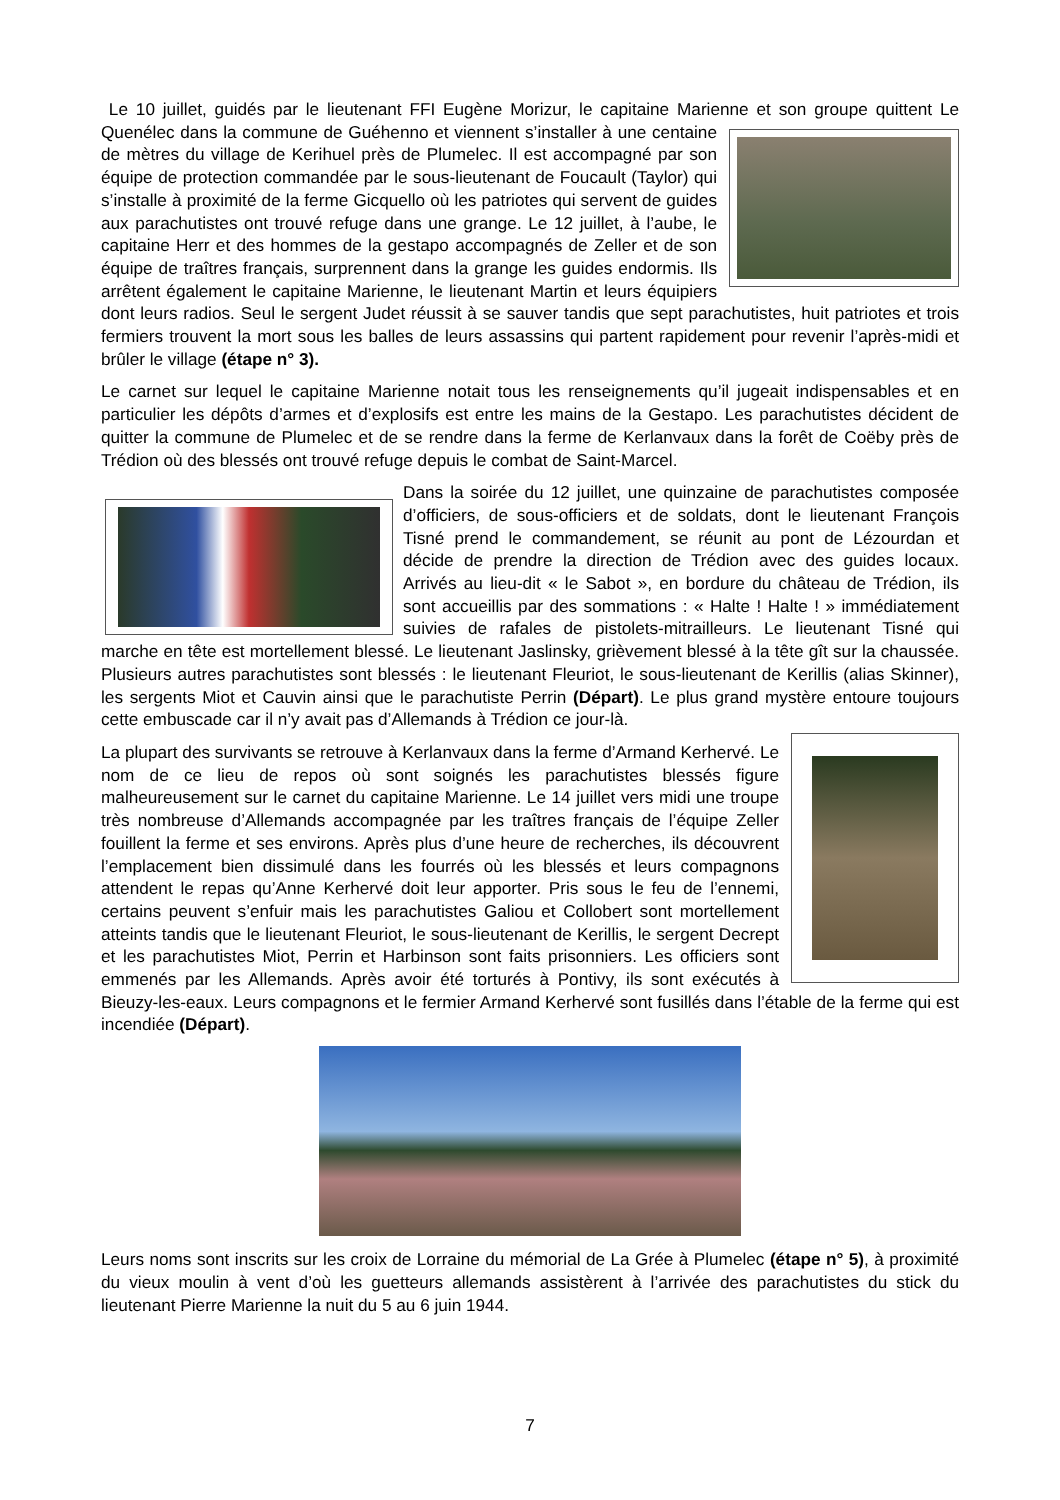Le 10 juillet, guidés par le lieutenant FFI Eugène Morizur, le capitaine Marienne et son groupe quittent Le Quenélec dans la commune de Guéhenno et viennent s’installer à une centaine de mètres du village de Kerihuel près de Plumelec. Il est accompagné par son équipe de protection commandée par le sous-lieutenant de Foucault (Taylor) qui s’installe à proximité de la ferme Gicquello où les patriotes qui servent de guides aux parachutistes ont trouvé refuge dans une grange. Le 12 juillet, à l’aube, le capitaine Herr et des hommes de la gestapo accompagnés de Zeller et de son équipe de traîtres français, surprennent dans la grange les guides endormis. Ils arrêtent également le capitaine Marienne, le lieutenant Martin et leurs équipiers dont leurs radios. Seul le sergent Judet réussit à se sauver tandis que sept parachutistes, huit patriotes et trois fermiers trouvent la mort sous les balles de leurs assassins qui partent rapidement pour revenir l’après-midi et brûler le village (étape n° 3).
Le carnet sur lequel le capitaine Marienne notait tous les renseignements qu’il jugeait indispensables et en particulier les dépôts d’armes et d’explosifs est entre les mains de la Gestapo. Les parachutistes décident de quitter la commune de Plumelec et de se rendre dans la ferme de Kerlanvaux dans la forêt de Coëby près de Trédion où des blessés ont trouvé refuge depuis le combat de Saint-Marcel.
Dans la soirée du 12 juillet, une quinzaine de parachutistes composée d’officiers, de sous-officiers et de soldats, dont le lieutenant François Tisné prend le commandement, se réunit au pont de Lézourdan et décide de prendre la direction de Trédion avec des guides locaux. Arrivés au lieu-dit « le Sabot », en bordure du château de Trédion, ils sont accueillis par des sommations : « Halte ! Halte ! » immédiatement suivies de rafales de pistolets-mitrailleurs. Le lieutenant Tisné qui marche en tête est mortellement blessé. Le lieutenant Jaslinsky, grièvement blessé à la tête gît sur la chaussée. Plusieurs autres parachutistes sont blessés : le lieutenant Fleuriot, le sous-lieutenant de Kerillis (alias Skinner), les sergents Miot et Cauvin ainsi que le parachutiste Perrin (Départ). Le plus grand mystère entoure toujours cette embuscade car il n’y avait pas d’Allemands à Trédion ce jour-là.
La plupart des survivants se retrouve à Kerlanvaux dans la ferme d’Armand Kerhervé. Le nom de ce lieu de repos où sont soignés les parachutistes blessés figure malheureusement sur le carnet du capitaine Marienne. Le 14 juillet vers midi une troupe très nombreuse d’Allemands accompagnée par les traîtres français de l’équipe Zeller fouillent la ferme et ses environs. Après plus d’une heure de recherches, ils découvrent l’emplacement bien dissimulé dans les fourrés où les blessés et leurs compagnons attendent le repas qu’Anne Kerhervé doit leur apporter. Pris sous le feu de l’ennemi, certains peuvent s’enfuir mais les parachutistes Galiou et Collobert sont mortellement atteints tandis que le lieutenant Fleuriot, le sous-lieutenant de Kerillis, le sergent Decrept et les parachutistes Miot, Perrin et Harbinson sont faits prisonniers. Les officiers sont emmenés par les Allemands. Après avoir été torturés à Pontivy, ils sont exécutés à Bieuzy-les-eaux. Leurs compagnons et le fermier Armand Kerhervé sont fusillés dans l’étable de la ferme qui est incendiée (Départ).
Leurs noms sont inscrits sur les croix de Lorraine du mémorial de La Grée à Plumelec (étape n° 5), à proximité du vieux moulin à vent d’où les guetteurs allemands assistèrent à l’arrivée des parachutistes du stick du lieutenant Pierre Marienne la nuit du 5 au 6 juin 1944.
7